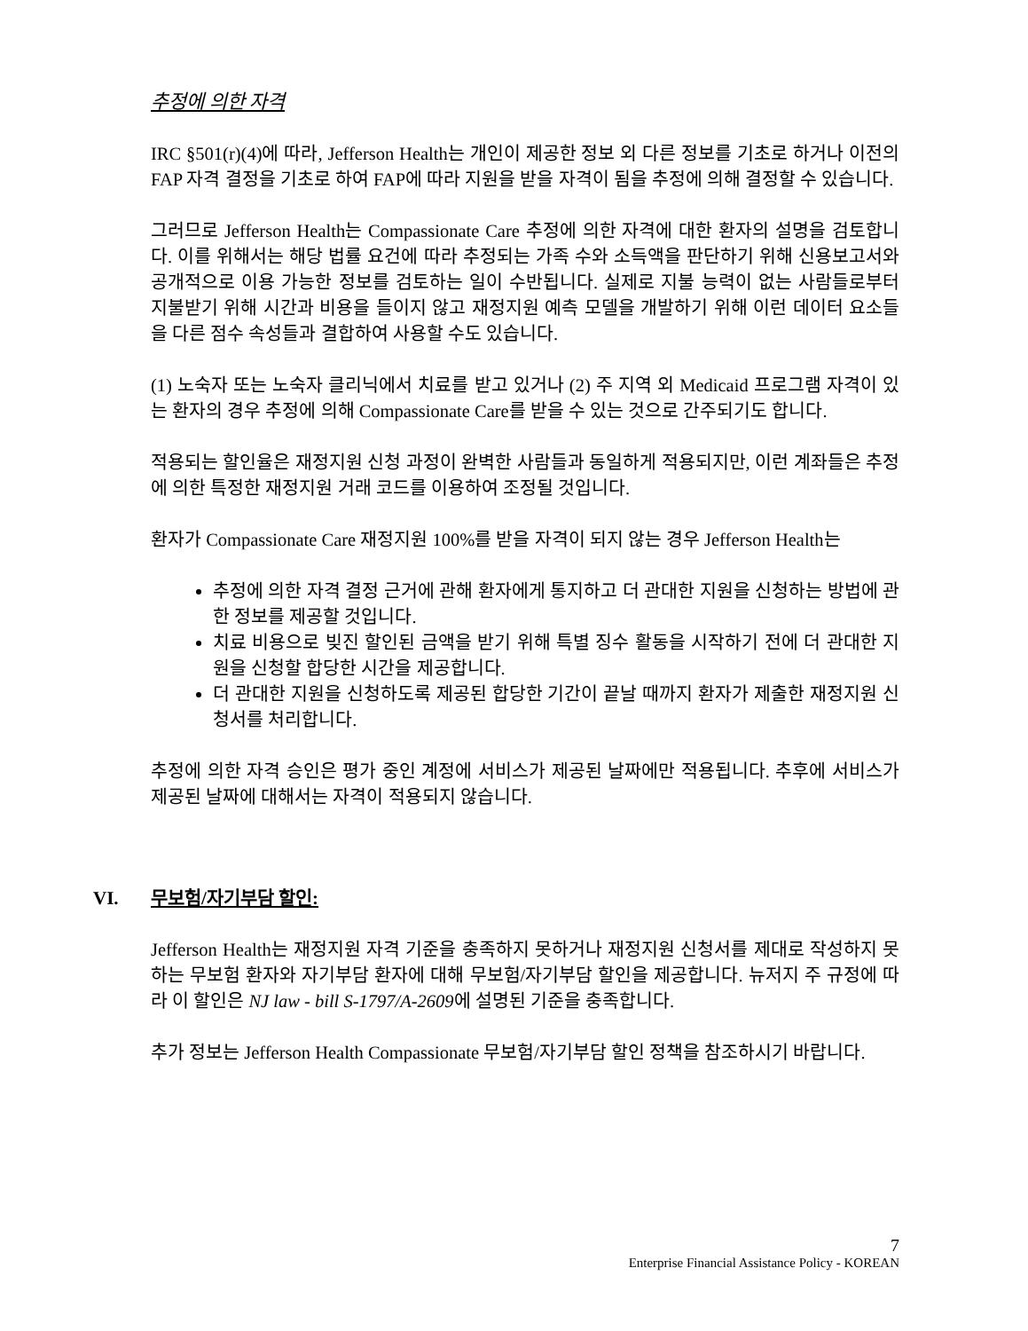추정에 의한 자격
IRC §501(r)(4)에 따라, Jefferson Health는 개인이 제공한 정보 외 다른 정보를 기초로 하거나 이전의 FAP 자격 결정을 기초로 하여 FAP에 따라 지원을 받을 자격이 됨을 추정에 의해 결정할 수 있습니다.
그러므로 Jefferson Health는 Compassionate Care 추정에 의한 자격에 대한 환자의 설명을 검토합니다. 이를 위해서는 해당 법률 요건에 따라 추정되는 가족 수와 소득액을 판단하기 위해 신용보고서와 공개적으로 이용 가능한 정보를 검토하는 일이 수반됩니다. 실제로 지불 능력이 없는 사람들로부터 지불받기 위해 시간과 비용을 들이지 않고 재정지원 예측 모델을 개발하기 위해 이런 데이터 요소들을 다른 점수 속성들과 결합하여 사용할 수도 있습니다.
(1) 노숙자 또는 노숙자 클리닉에서 치료를 받고 있거나 (2) 주 지역 외 Medicaid 프로그램 자격이 있는 환자의 경우 추정에 의해 Compassionate Care를 받을 수 있는 것으로 간주되기도 합니다.
적용되는 할인율은 재정지원 신청 과정이 완벽한 사람들과 동일하게 적용되지만, 이런 계좌들은 추정에 의한 특정한 재정지원 거래 코드를 이용하여 조정될 것입니다.
환자가 Compassionate Care 재정지원 100%를 받을 자격이 되지 않는 경우 Jefferson Health는
추정에 의한 자격 결정 근거에 관해 환자에게 통지하고 더 관대한 지원을 신청하는 방법에 관한 정보를 제공할 것입니다.
치료 비용으로 빚진 할인된 금액을 받기 위해 특별 징수 활동을 시작하기 전에 더 관대한 지원을 신청할 합당한 시간을 제공합니다.
더 관대한 지원을 신청하도록 제공된 합당한 기간이 끝날 때까지 환자가 제출한 재정지원 신청서를 처리합니다.
추정에 의한 자격 승인은 평가 중인 계정에 서비스가 제공된 날짜에만 적용됩니다. 추후에 서비스가 제공된 날짜에 대해서는 자격이 적용되지 않습니다.
VI. 무보험/자기부담 할인:
Jefferson Health는 재정지원 자격 기준을 충족하지 못하거나 재정지원 신청서를 제대로 작성하지 못하는 무보험 환자와 자기부담 환자에 대해 무보험/자기부담 할인을 제공합니다. 뉴저지 주 규정에 따라 이 할인은 NJ law - bill S-1797/A-2609에 설명된 기준을 충족합니다.
추가 정보는 Jefferson Health Compassionate 무보험/자기부담 할인 정책을 참조하시기 바랍니다.
7
Enterprise Financial Assistance Policy - KOREAN